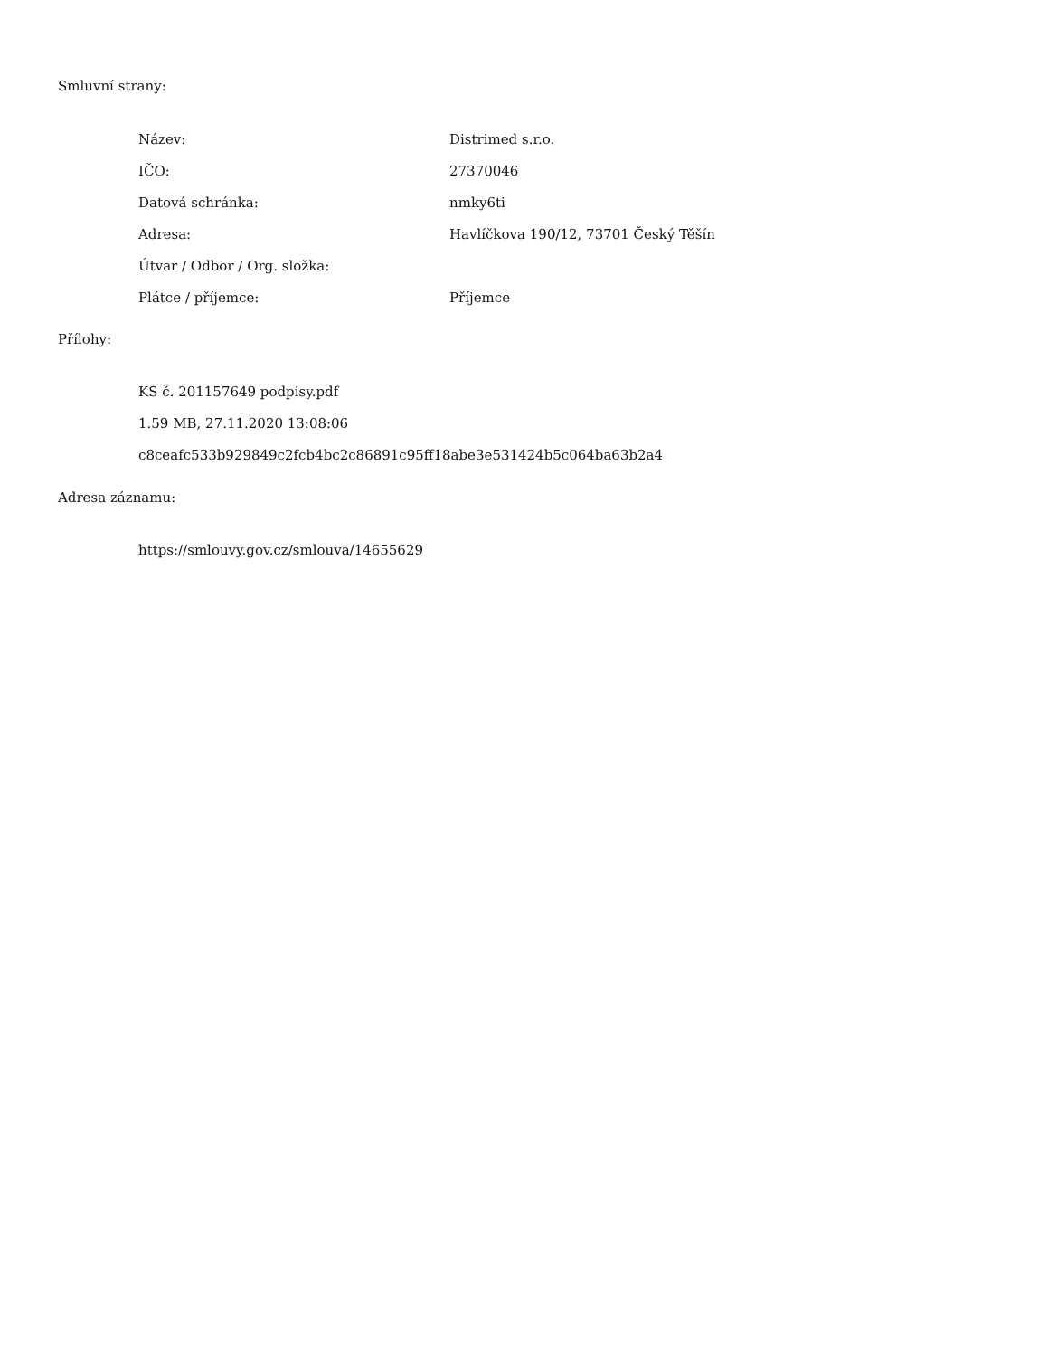Smluvní strany:
| Název: | Distrimed s.r.o. |
| IČO: | 27370046 |
| Datová schránka: | nmky6ti |
| Adresa: | Havlíčkova 190/12, 73701 Český Těšín |
| Útvar / Odbor / Org. složka: | |
| Plátce / příjemce: | Příjemce |
Přílohy:
KS č. 201157649 podpisy.pdf
1.59 MB, 27.11.2020 13:08:06
c8ceafc533b929849c2fcb4bc2c86891c95ff18abe3e531424b5c064ba63b2a4
Adresa záznamu:
https://smlouvy.gov.cz/smlouva/14655629